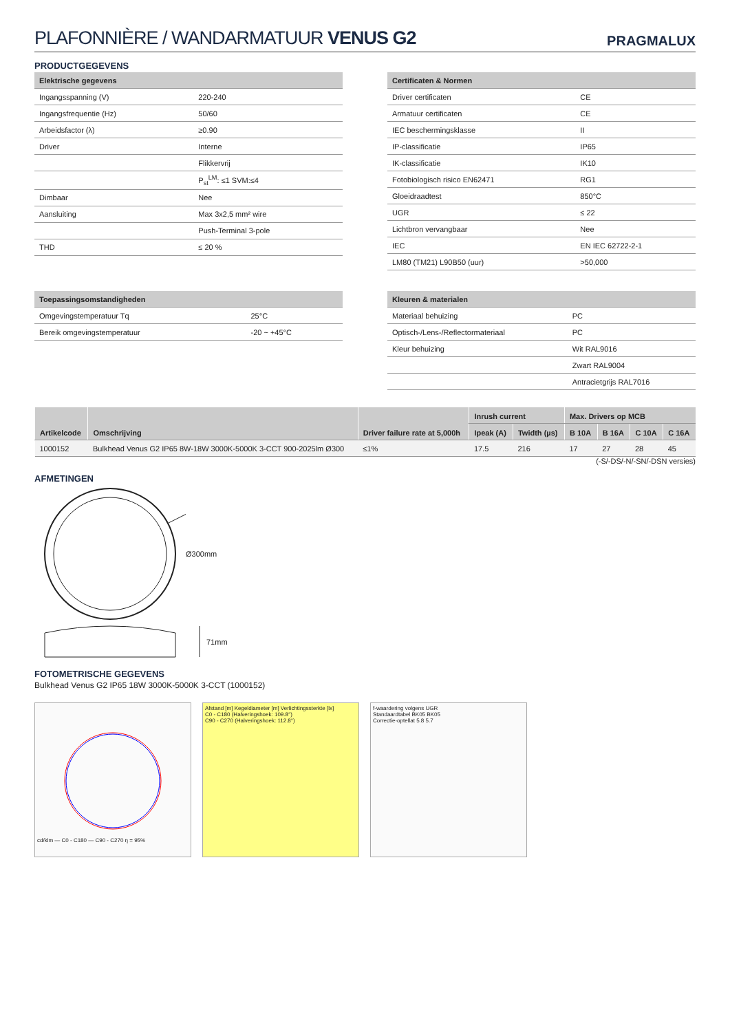PLAFONNIÈRE / WANDARMATUUR VENUS G2
PRAGMALUX
PRODUCTGEGEVENS
| Elektrische gegevens | |
| --- | --- |
| Ingangsspanning (V) | 220-240 |
| Ingangsfrequentie (Hz) | 50/60 |
| Arbeidsfactor (λ) | ≥0.90 |
| Driver | Interne |
| | Flikkervrij |
| | P<sub>st</sub><sup>LM</sup>: ≤1 SVM:≤4 |
| Dimbaar | Nee |
| Aansluiting | Max 3x2,5 mm² wire |
| | Push-Terminal 3-pole |
| THD | ≤ 20 % |
| Certificaten & Normen | |
| --- | --- |
| Driver certificaten | CE |
| Armatuur certificaten | CE |
| IEC beschermingsklasse | II |
| IP-classificatie | IP65 |
| IK-classificatie | IK10 |
| Fotobiologisch risico EN62471 | RG1 |
| Gloeidraadtest | 850°C |
| UGR | ≤ 22 |
| Lichtbron vervangbaar | Nee |
| IEC | EN IEC 62722-2-1 |
| LM80 (TM21) L90B50 (uur) | >50,000 |
| Toepassingsomstandigheden | |
| --- | --- |
| Omgevingstemperatuur Tq | 25°C |
| Bereik omgevingstemperatuur | -20 ~ +45°C |
| Kleuren & materialen | |
| --- | --- |
| Materiaal behuizing | PC |
| Optisch-/Lens-/Reflectormateriaal | PC |
| Kleur behuizing | Wit RAL9016 |
| | Zwart RAL9004 |
| | Antracietgrijs RAL7016 |
| Artikelcode | Omschrijving | Driver failure rate at 5,000h | Inrush current | | Max. Drivers op MCB | | | |
| --- | --- | --- | --- | --- | --- | --- | --- | --- |
| | | | Ipeak (A) | Twidth (µs) | B 10A | B 16A | C 10A | C 16A |
| 1000152 | Bulkhead Venus G2 IP65 8W-18W 3000K-5000K 3-CCT 900-2025lm Ø300 | ≤1% | 17.5 | 216 | 17 | 27 | 28 | 45 |
(-S/-DS/-N/-SN/-DSN versies)
AFMETINGEN
Ø300mm
71mm
FOTOMETRISCHE GEGEVENS
Bulkhead Venus G2 IP65 18W 3000K-5000K 3-CCT (1000152)
cd/klm — C0 - C180 — C90 - C270 η = 95% Afstand [m] Kegeldiameter [m] Verlichtingssterkte [lx]
C0 - C180 (Halveringshoek: 109.8°)
C90 - C270 (Halveringshoek: 112.8°)
f-waardering volgens UGR
Standaardtabel BK05 BK05
Correctie-optellat 5.8 5.7